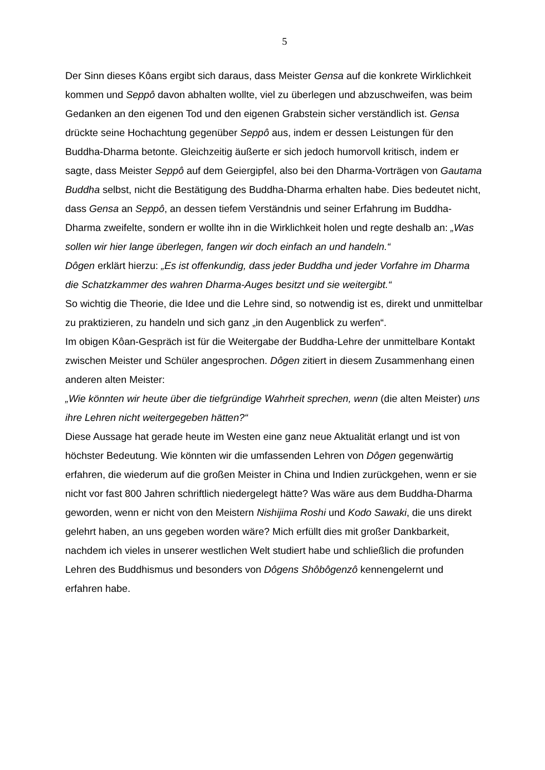5
Der Sinn dieses Kôans ergibt sich daraus, dass Meister Gensa auf die konkrete Wirklichkeit kommen und Seppô davon abhalten wollte, viel zu überlegen und abzuschweifen, was beim Gedanken an den eigenen Tod und den eigenen Grabstein sicher verständlich ist. Gensa drückte seine Hochachtung gegenüber Seppô aus, indem er dessen Leistungen für den Buddha-Dharma betonte. Gleichzeitig äußerte er sich jedoch humorvoll kritisch, indem er sagte, dass Meister Seppô auf dem Geiergipfel, also bei den Dharma-Vorträgen von Gautama Buddha selbst, nicht die Bestätigung des Buddha-Dharma erhalten habe. Dies bedeutet nicht, dass Gensa an Seppô, an dessen tiefem Verständnis und seiner Erfahrung im Buddha-Dharma zweifelte, sondern er wollte ihn in die Wirklichkeit holen und regte deshalb an: „Was sollen wir hier lange überlegen, fangen wir doch einfach an und handeln.“
Dôgen erklärt hierzu: „Es ist offenkundig, dass jeder Buddha und jeder Vorfahre im Dharma die Schatzkammer des wahren Dharma-Auges besitzt und sie weitergibt.“
So wichtig die Theorie, die Idee und die Lehre sind, so notwendig ist es, direkt und unmittelbar zu praktizieren, zu handeln und sich ganz „in den Augenblick zu werfen“.
Im obigen Kôan-Gespräch ist für die Weitergabe der Buddha-Lehre der unmittelbare Kontakt zwischen Meister und Schüler angesprochen. Dôgen zitiert in diesem Zusammenhang einen anderen alten Meister:
„Wie könnten wir heute über die tiefgründige Wahrheit sprechen, wenn (die alten Meister) uns ihre Lehren nicht weitergegeben hätten?“
Diese Aussage hat gerade heute im Westen eine ganz neue Aktualität erlangt und ist von höchster Bedeutung. Wie könnten wir die umfassenden Lehren von Dôgen gegenwärtig erfahren, die wiederum auf die großen Meister in China und Indien zurückgehen, wenn er sie nicht vor fast 800 Jahren schriftlich niedergelegt hätte? Was wäre aus dem Buddha-Dharma geworden, wenn er nicht von den Meistern Nishijima Roshi und Kodo Sawaki, die uns direkt gelehrt haben, an uns gegeben worden wäre? Mich erfüllt dies mit großer Dankbarkeit, nachdem ich vieles in unserer westlichen Welt studiert habe und schließlich die profunden Lehren des Buddhismus und besonders von Dôgens Shôbôgenzô kennengelernt und erfahren habe.